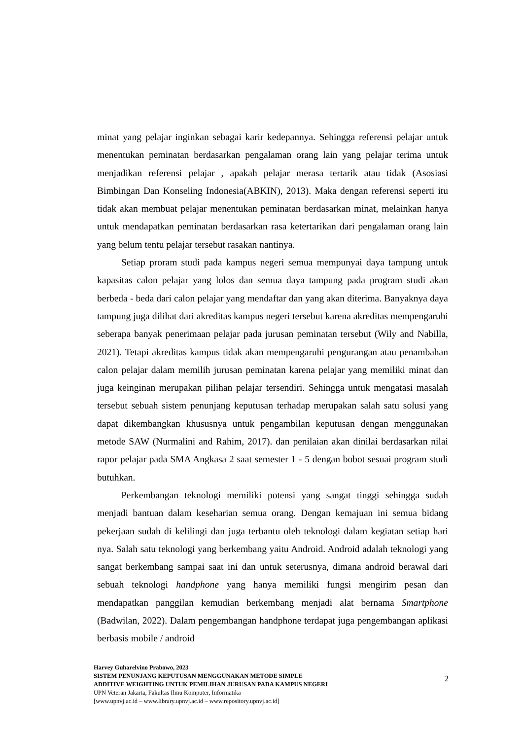minat yang pelajar inginkan sebagai karir kedepannya. Sehingga referensi pelajar untuk menentukan peminatan berdasarkan pengalaman orang lain yang pelajar terima untuk menjadikan referensi pelajar , apakah pelajar merasa tertarik atau tidak (Asosiasi Bimbingan Dan Konseling Indonesia(ABKIN), 2013). Maka dengan referensi seperti itu tidak akan membuat pelajar menentukan peminatan berdasarkan minat, melainkan hanya untuk mendapatkan peminatan berdasarkan rasa ketertarikan dari pengalaman orang lain yang belum tentu pelajar tersebut rasakan nantinya.
Setiap proram studi pada kampus negeri semua mempunyai daya tampung untuk kapasitas calon pelajar yang lolos dan semua daya tampung pada program studi akan berbeda - beda dari calon pelajar yang mendaftar dan yang akan diterima. Banyaknya daya tampung juga dilihat dari akreditas kampus negeri tersebut karena akreditas mempengaruhi seberapa banyak penerimaan pelajar pada jurusan peminatan tersebut (Wily and Nabilla, 2021). Tetapi akreditas kampus tidak akan mempengaruhi pengurangan atau penambahan calon pelajar dalam memilih jurusan peminatan karena pelajar yang memiliki minat dan juga keinginan merupakan pilihan pelajar tersendiri. Sehingga untuk mengatasi masalah tersebut sebuah sistem penunjang keputusan terhadap merupakan salah satu solusi yang dapat dikembangkan khususnya untuk pengambilan keputusan dengan menggunakan metode SAW (Nurmalini and Rahim, 2017). dan penilaian akan dinilai berdasarkan nilai rapor pelajar pada SMA Angkasa 2 saat semester 1 - 5 dengan bobot sesuai program studi butuhkan.
Perkembangan teknologi memiliki potensi yang sangat tinggi sehingga sudah menjadi bantuan dalam keseharian semua orang. Dengan kemajuan ini semua bidang pekerjaan sudah di kelilingi dan juga terbantu oleh teknologi dalam kegiatan setiap hari nya. Salah satu teknologi yang berkembang yaitu Android. Android adalah teknologi yang sangat berkembang sampai saat ini dan untuk seterusnya, dimana android berawal dari sebuah teknologi handphone yang hanya memiliki fungsi mengirim pesan dan mendapatkan panggilan kemudian berkembang menjadi alat bernama Smartphone (Badwilan, 2022). Dalam pengembangan handphone terdapat juga pengembangan aplikasi berbasis mobile / android
Harvey Guharelvino Prabowo, 2023
SISTEM PENUNJANG KEPUTUSAN MENGGUNAKAN METODE SIMPLE ADDITIVE WEIGHTING UNTUK PEMILIHAN JURUSAN PADA KAMPUS NEGERI
UPN Veteran Jakarta, Fakultas Ilmu Komputer, Informatika
[www.upnvj.ac.id – www.library.upnvj.ac.id – www.repository.upnvj.ac.id]
2